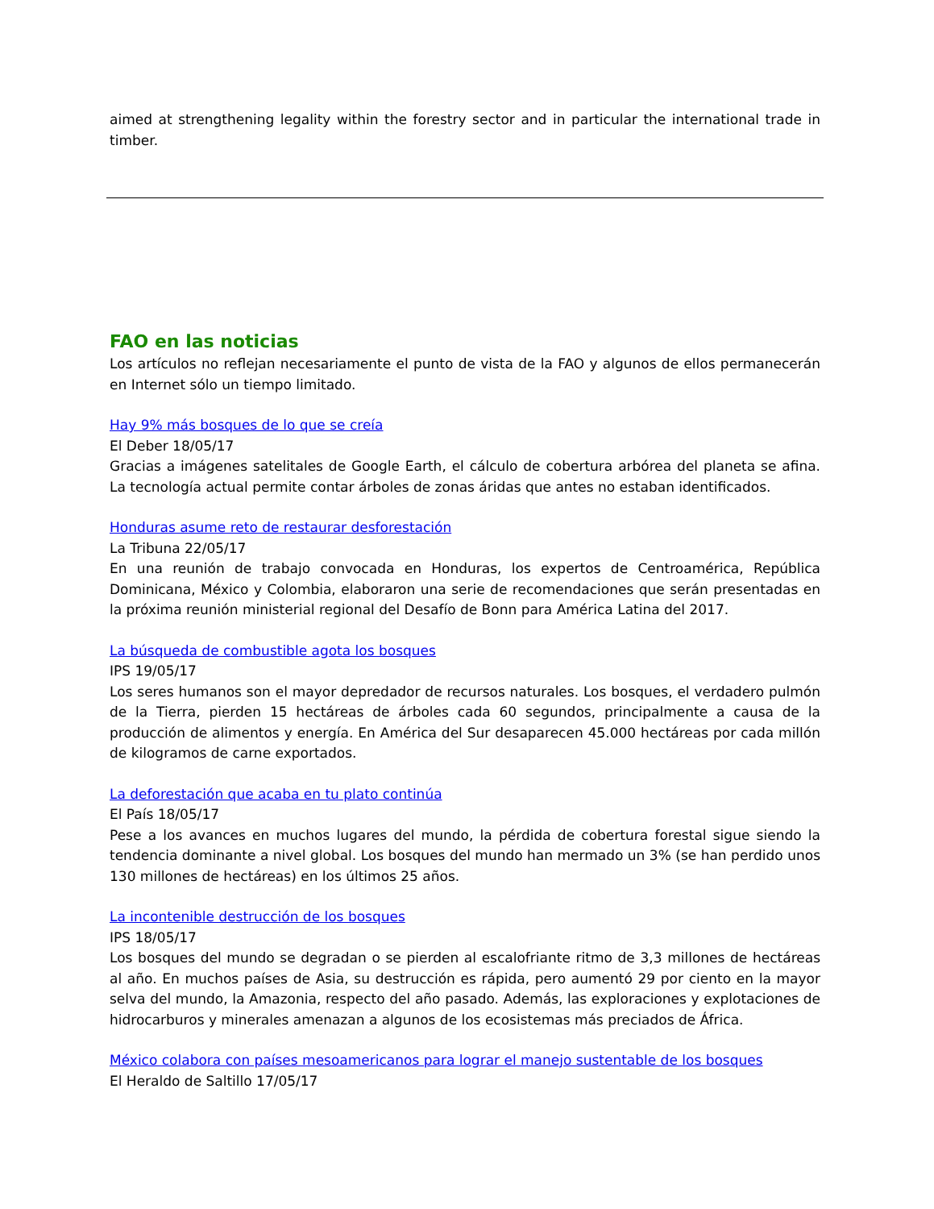aimed at strengthening legality within the forestry sector and in particular the international trade in timber.
FAO en las noticias
Los artículos no reflejan necesariamente el punto de vista de la FAO y algunos de ellos permanecerán en Internet sólo un tiempo limitado.
Hay 9% más bosques de lo que se creía
El Deber 18/05/17
Gracias a imágenes satelitales de Google Earth, el cálculo de cobertura arbórea del planeta se afina. La tecnología actual permite contar árboles de zonas áridas que antes no estaban identificados.
Honduras asume reto de restaurar desforestación
La Tribuna 22/05/17
En una reunión de trabajo convocada en Honduras, los expertos de Centroamérica, República Dominicana, México y Colombia, elaboraron una serie de recomendaciones que serán presentadas en la próxima reunión ministerial regional del Desafío de Bonn para América Latina del 2017.
La búsqueda de combustible agota los bosques
IPS 19/05/17
Los seres humanos son el mayor depredador de recursos naturales. Los bosques, el verdadero pulmón de la Tierra, pierden 15 hectáreas de árboles cada 60 segundos, principalmente a causa de la producción de alimentos y energía. En América del Sur desaparecen 45.000 hectáreas por cada millón de kilogramos de carne exportados.
La deforestación que acaba en tu plato continúa
El País 18/05/17
Pese a los avances en muchos lugares del mundo, la pérdida de cobertura forestal sigue siendo la tendencia dominante a nivel global. Los bosques del mundo han mermado un 3% (se han perdido unos 130 millones de hectáreas) en los últimos 25 años.
La incontenible destrucción de los bosques
IPS 18/05/17
Los bosques del mundo se degradan o se pierden al escalofriante ritmo de 3,3 millones de hectáreas al año. En muchos países de Asia, su destrucción es rápida, pero aumentó 29 por ciento en la mayor selva del mundo, la Amazonia, respecto del año pasado. Además, las exploraciones y explotaciones de hidrocarburos y minerales amenazan a algunos de los ecosistemas más preciados de África.
México colabora con países mesoamericanos para lograr el manejo sustentable de los bosques
El Heraldo de Saltillo 17/05/17